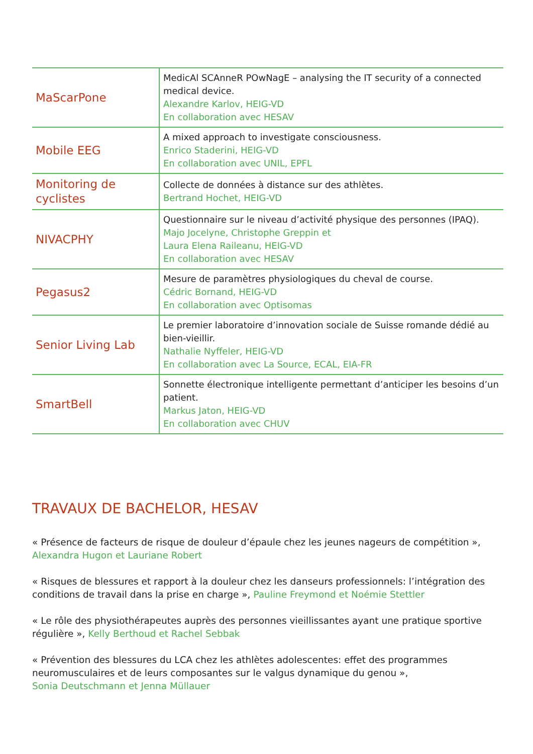| MaScarPone | MedicAl SCAnneR POwNagE – analysing the IT security of a connected medical device. Alexandre Karlov, HEIG-VD En collaboration avec HESAV |
| Mobile EEG | A mixed approach to investigate consciousness. Enrico Staderini, HEIG-VD En collaboration avec UNIL, EPFL |
| Monitoring de cyclistes | Collecte de données à distance sur des athlètes. Bertrand Hochet, HEIG-VD |
| NIVACPHY | Questionnaire sur le niveau d’activité physique des personnes (IPAQ). Majo Jocelyne, Christophe Greppin et Laura Elena Raileanu, HEIG-VD En collaboration avec HESAV |
| Pegasus2 | Mesure de paramètres physiologiques du cheval de course. Cédric Bornand, HEIG-VD En collaboration avec Optisomas |
| Senior Living Lab | Le premier laboratoire d’innovation sociale de Suisse romande dédié au bien-vieillir. Nathalie Nyffeler, HEIG-VD En collaboration avec La Source, ECAL, EIA-FR |
| SmartBell | Sonnette électronique intelligente permettant d’anticiper les besoins d’un patient. Markus Jaton, HEIG-VD En collaboration avec CHUV |
TRAVAUX DE BACHELOR, HESAV
« Présence de facteurs de risque de douleur d’épaule chez les jeunes nageurs de compétition », Alexandra Hugon et Lauriane Robert
« Risques de blessures et rapport à la douleur chez les danseurs professionnels: l’intégration des conditions de travail dans la prise en charge », Pauline Freymond et Noémie Stettler
« Le rôle des physiothérapeutes auprès des personnes vieillissantes ayant une pratique sportive régulière », Kelly Berthoud et Rachel Sebbak
« Prévention des blessures du LCA chez les athlètes adolescentes: effet des programmes neuromusculaires et de leurs composantes sur le valgus dynamique du genou »,
Sonia Deutschmann et Jenna Müllauer